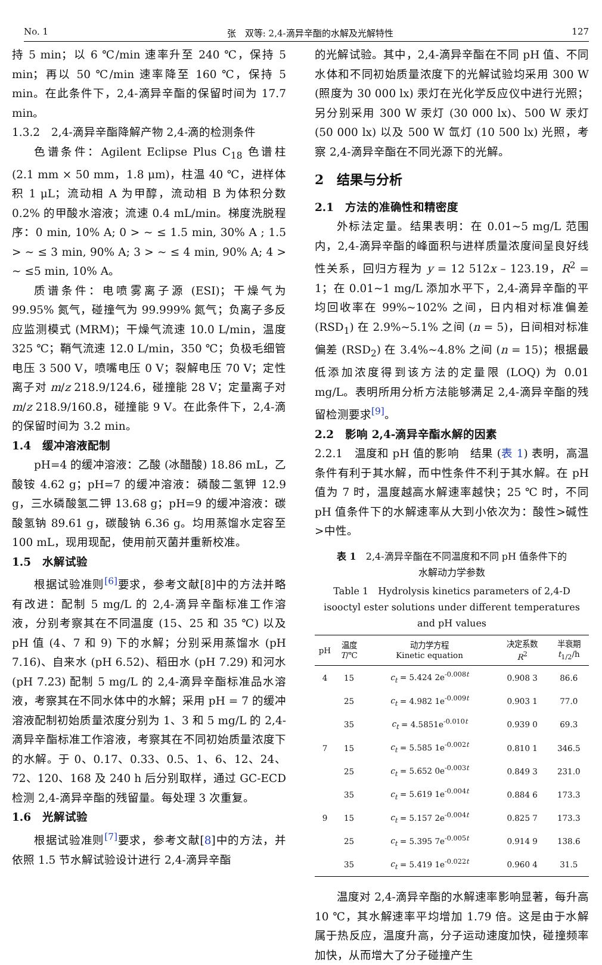No. 1 张　双等: 2,4-滴异辛酯的水解及光解特性 127
持 5 min；以 6 ℃/min 速率升至 240 ℃，保持 5 min；再以 50 ℃/min 速率降至 160 ℃，保持 5 min。在此条件下，2,4-滴异辛酯的保留时间为 17.7 min。
1.3.2　2,4-滴异辛酯降解产物 2,4-滴的检测条件
色谱条件：Agilent Eclipse Plus C<sub>18</sub> 色谱柱 (2.1 mm × 50 mm，1.8 μm)，柱温 40 ℃，进样体积 1 μL；流动相 A 为甲醇，流动相 B 为体积分数 0.2% 的甲酸水溶液；流速 0.4 mL/min。梯度洗脱程序：0 min, 10% A; 0 > ~ ≤ 1.5 min, 30% A ; 1.5 > ~ ≤ 3 min, 90% A; 3 > ~ ≤ 4 min, 90% A; 4 > ~ ≤5 min, 10% A。
质谱条件：电喷雾离子源 (ESI)；干燥气为 99.95% 氮气，碰撞气为 99.999% 氮气；负离子多反应监测模式 (MRM)；干燥气流速 10.0 L/min，温度 325 ℃；鞘气流速 12.0 L/min，350 ℃；负极毛细管电压 3 500 V，喷嘴电压 0 V；裂解电压 70 V；定性离子对 m/z 218.9/124.6，碰撞能 28 V；定量离子对 m/z 218.9/160.8，碰撞能 9 V。在此条件下，2,4-滴的保留时间为 3.2 min。
1.4　缓冲溶液配制
pH=4 的缓冲溶液：乙酸 (冰醋酸) 18.86 mL，乙酸铵 4.62 g；pH=7 的缓冲溶液：磷酸二氢钾 12.9 g，三水磷酸氢二钾 13.68 g；pH=9 的缓冲溶液：碳酸氢钠 89.61 g，碳酸钠 6.36 g。均用蒸馏水定容至 100 mL，现用现配，使用前灭菌并重新校准。
1.5　水解试验
根据试验准则<sup>[6]</sup>要求，参考文献[8]中的方法并略有改进：配制 5 mg/L 的 2,4-滴异辛酯标准工作溶液，分别考察其在不同温度 (15、25 和 35 ℃) 以及 pH 值 (4、7 和 9) 下的水解；分别采用蒸馏水 (pH 7.16)、自来水 (pH 6.52)、稻田水 (pH 7.29) 和河水 (pH 7.23) 配制 5 mg/L 的 2,4-滴异辛酯标准品水溶液，考察其在不同水体中的水解；采用 pH = 7 的缓冲溶液配制初始质量浓度分别为 1、3 和 5 mg/L 的 2,4-滴异辛酯标准工作溶液，考察其在不同初始质量浓度下的水解。于 0、0.17、0.33、0.5、1、6、12、24、72、120、168 及 240 h 后分别取样，通过 GC-ECD 检测 2,4-滴异辛酯的残留量。每处理 3 次重复。
1.6　光解试验
根据试验准则<sup>[7]</sup>要求，参考文献[8]中的方法，并依照 1.5 节水解试验设计进行 2,4-滴异辛酯
的光解试验。其中，2,4-滴异辛酯在不同 pH 值、不同水体和不同初始质量浓度下的光解试验均采用 300 W (照度为 30 000 lx) 汞灯在光化学反应仪中进行光照；另分别采用 300 W 汞灯 (30 000 lx)、500 W 汞灯 (50 000 lx) 以及 500 W 氙灯 (10 500 lx) 光照，考察 2,4-滴异辛酯在不同光源下的光解。
2　结果与分析
2.1　方法的准确性和精密度
外标法定量。结果表明：在 0.01~5 mg/L 范围内，2,4-滴异辛酯的峰面积与进样质量浓度间呈良好线性关系，回归方程为 y = 12 512x – 123.19，R<sup>2</sup> = 1；在 0.01~1 mg/L 添加水平下，2,4-滴异辛酯的平均回收率在 99%~102% 之间，日内相对标准偏差 (RSD<sub>1</sub>) 在 2.9%~5.1% 之间 (n = 5)，日间相对标准偏差 (RSD<sub>2</sub>) 在 3.4%~4.8% 之间 (n = 15)；根据最低添加浓度得到该方法的定量限 (LOQ) 为 0.01 mg/L。表明所用分析方法能够满足 2,4-滴异辛酯的残留检测要求<sup>[9]</sup>。
2.2　影响 2,4-滴异辛酯水解的因素
2.2.1　温度和 pH 值的影响　结果 (表 1) 表明，高温条件有利于其水解，而中性条件不利于其水解。在 pH 值为 7 时，温度越高水解速率越快；25 ℃ 时，不同 pH 值条件下的水解速率从大到小依次为：酸性>碱性>中性。
表 1　2,4-滴异辛酯在不同温度和不同 pH 值条件下的
水解动力学参数
Table 1　Hydrolysis kinetics parameters of 2,4-D isooctyl ester solutions under different temperatures and pH values
| pH | 温度 T /℃ | 动力学方程 Kinetic equation | 决定系数 R<sup>2</sup> | 半衰期 t<sub>1/2</sub>/h |
| --- | --- | --- | --- | --- |
| 4 | 15 | c<sub>t</sub> = 5.424 2e<sup>-0.008t</sup> | 0.908 3 | 86.6 |
| | 25 | c<sub>t</sub> = 4.982 1e<sup>-0.009t</sup> | 0.903 1 | 77.0 |
| | 35 | c<sub>t</sub> = 4.5851e<sup>-0.010t</sup> | 0.939 0 | 69.3 |
| 7 | 15 | c<sub>t</sub> = 5.585 1e<sup>-0.002t</sup> | 0.810 1 | 346.5 |
| | 25 | c<sub>t</sub> = 5.652 0e<sup>-0.003t</sup> | 0.849 3 | 231.0 |
| | 35 | c<sub>t</sub> = 5.619 1e<sup>-0.004t</sup> | 0.884 6 | 173.3 |
| 9 | 15 | c<sub>t</sub> = 5.157 2e<sup>-0.004t</sup> | 0.825 7 | 173.3 |
| | 25 | c<sub>t</sub> = 5.395 7e<sup>-0.005t</sup> | 0.914 9 | 138.6 |
| | 35 | c<sub>t</sub> = 5.419 1e<sup>-0.022t</sup> | 0.960 4 | 31.5 |
温度对 2,4-滴异辛酯的水解速率影响显著，每升高 10 ℃，其水解速率平均增加 1.79 倍。这是由于水解属于热反应，温度升高，分子运动速度加快，碰撞频率加快，从而增大了分子碰撞产生